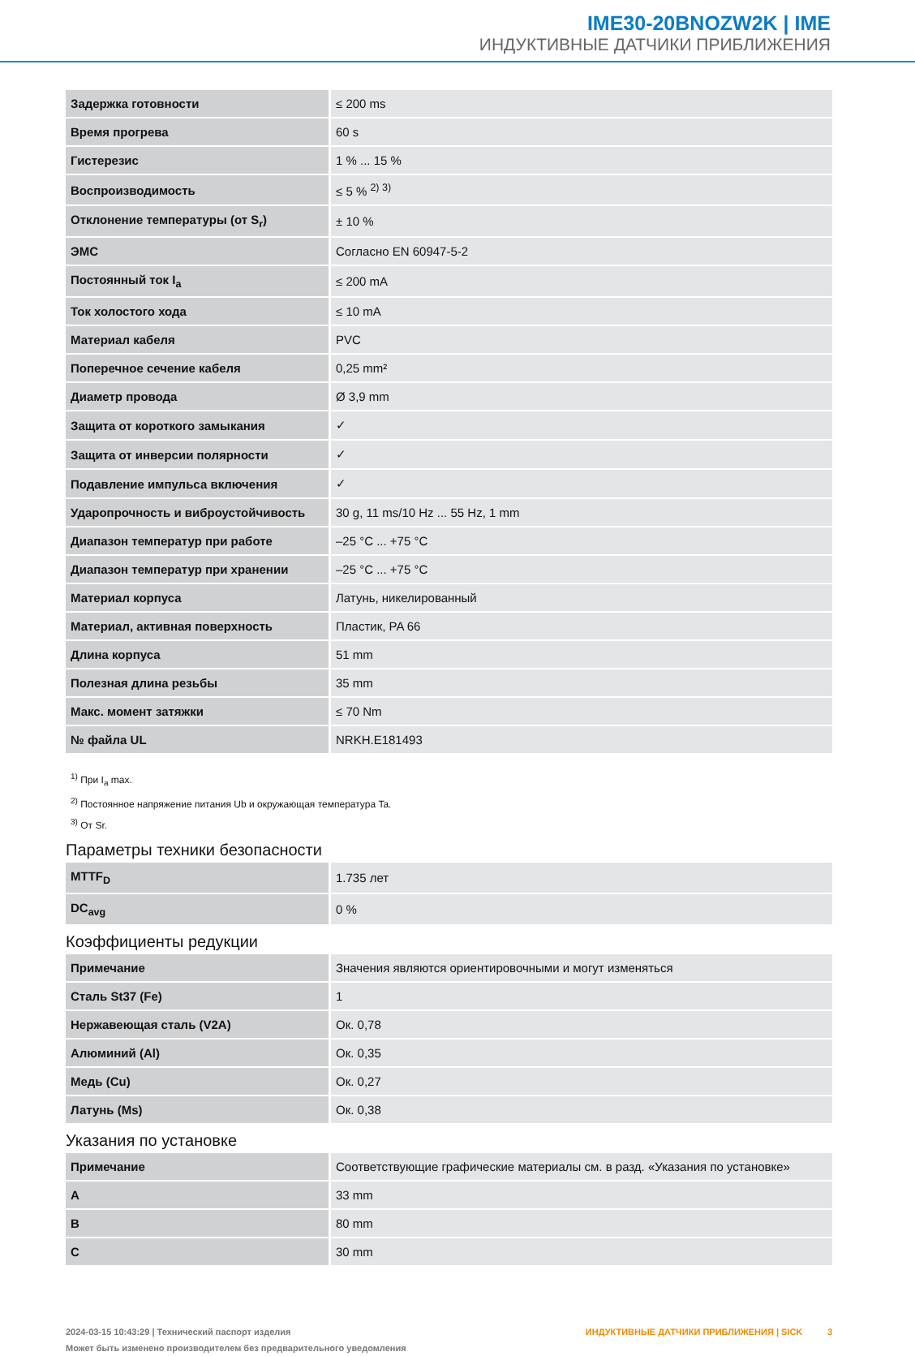IME30-20BNOZW2K | IME
ИНДУКТИВНЫЕ ДАТЧИКИ ПРИБЛИЖЕНИЯ
| Задержка готовности | ≤ 200 ms |
| Время прогрева | 60 s |
| Гистерезис | 1 % ... 15 % |
| Воспроизводимость | ≤ 5 % <sup>2) 3)</sup> |
| Отклонение температуры (от S<sub>r</sub>) | ± 10 % |
| ЭМС | Согласно EN 60947-5-2 |
| Постоянный ток I<sub>a</sub> | ≤ 200 mA |
| Ток холостого хода | ≤ 10 mA |
| Материал кабеля | PVC |
| Поперечное сечение кабеля | 0,25 mm² |
| Диаметр провода | Ø 3,9 mm |
| Защита от короткого замыкания | ✓ |
| Защита от инверсии полярности | ✓ |
| Подавление импульса включения | ✓ |
| Ударопрочность и виброустойчивость | 30 g, 11 ms/10 Hz ... 55 Hz, 1 mm |
| Диапазон температур при работе | –25 °C ... +75 °C |
| Диапазон температур при хранении | –25 °C ... +75 °C |
| Материал корпуса | Латунь, никелированный |
| Материал, активная поверхность | Пластик, PA 66 |
| Длина корпуса | 51 mm |
| Полезная длина резьбы | 35 mm |
| Макс. момент затяжки | ≤ 70 Nm |
| № файла UL | NRKH.E181493 |
<sup>1)</sup> При I<sub>a</sub> max.
<sup>2)</sup> Постоянное напряжение питания Ub и окружающая температура Ta.
<sup>3)</sup> От Sr.
Параметры техники безопасности
| MTTF<sub>D</sub> | 1.735 лет |
| DC<sub>avg</sub> | 0 % |
Коэффициенты редукции
| Примечание | Значения являются ориентировочными и могут изменяться |
| Сталь St37 (Fe) | 1 |
| Нержавеющая сталь (V2A) | Ок. 0,78 |
| Алюминий (Al) | Ок. 0,35 |
| Медь (Cu) | Ок. 0,27 |
| Латунь (Ms) | Ок. 0,38 |
Указания по установке
| Примечание | Соответствующие графические материалы см. в разд. «Указания по установке» |
| A | 33 mm |
| B | 80 mm |
| C | 30 mm |
2024-03-15 10:43:29 | Технический паспорт изделия
Может быть изменено производителем без предварительного уведомления
ИНДУКТИВНЫЕ ДАТЧИКИ ПРИБЛИЖЕНИЯ | SICK 3